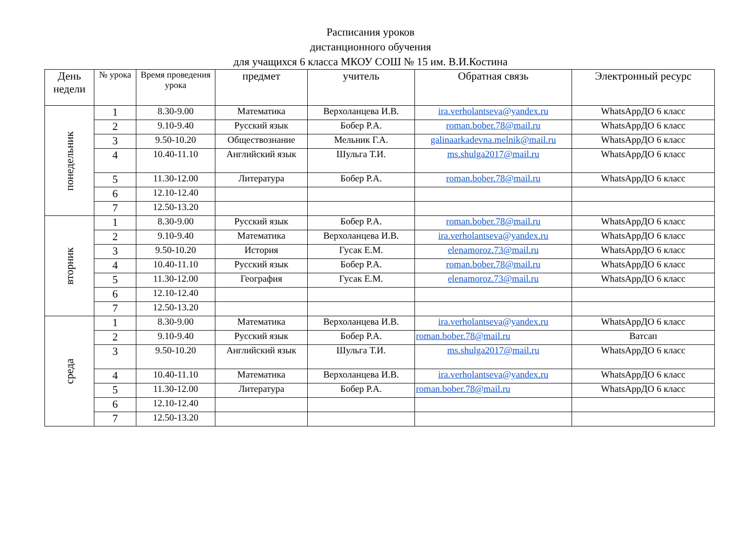Расписания уроков
дистанционного обучения
для учащихся 6 класса МКОУ СОШ № 15 им. В.И.Костина
| День недели | № урока | Время проведения урока | предмет | учитель | Обратная связь | Электронный ресурс |
| --- | --- | --- | --- | --- | --- | --- |
| понедельник | 1 | 8.30-9.00 | Математика | Верхоланцева И.В. | ira.verholantseva@yandex.ru | WhatsAppДО 6 класс |
| | 2 | 9.10-9.40 | Русский язык | Бобер Р.А. | roman.bober.78@mail.ru | WhatsAppДО 6 класс |
| | 3 | 9.50-10.20 | Обществознание | Мельник Г.А. | galinaarkadevna.melnik@mail.ru | WhatsAppДО 6 класс |
| | 4 | 10.40-11.10 | Английский язык | Шульга Т.И. | ms.shulga2017@mail.ru | WhatsAppДО 6 класс |
| | 5 | 11.30-12.00 | Литература | Бобер Р.А. | roman.bober.78@mail.ru | WhatsAppДО 6 класс |
| | 6 | 12.10-12.40 | | | | |
| | 7 | 12.50-13.20 | | | | |
| вторник | 1 | 8.30-9.00 | Русский язык | Бобер Р.А. | roman.bober.78@mail.ru | WhatsAppДО 6 класс |
| | 2 | 9.10-9.40 | Математика | Верхоланцева И.В. | ira.verholantseva@yandex.ru | WhatsAppДО 6 класс |
| | 3 | 9.50-10.20 | История | Гусак Е.М. | elenamoroz.73@mail.ru | WhatsAppДО 6 класс |
| | 4 | 10.40-11.10 | Русский язык | Бобер Р.А. | roman.bober.78@mail.ru | WhatsAppДО 6 класс |
| | 5 | 11.30-12.00 | География | Гусак Е.М. | elenamoroz.73@mail.ru | WhatsAppДО 6 класс |
| | 6 | 12.10-12.40 | | | | |
| | 7 | 12.50-13.20 | | | | |
| среда | 1 | 8.30-9.00 | Математика | Верхоланцева И.В. | ira.verholantseva@yandex.ru | WhatsAppДО 6 класс |
| | 2 | 9.10-9.40 | Русский язык | Бобер Р.А. | roman.bober.78@mail.ru | Ватсап |
| | 3 | 9.50-10.20 | Английский язык | Шульга Т.И. | ms.shulga2017@mail.ru | WhatsAppДО 6 класс |
| | 4 | 10.40-11.10 | Математика | Верхоланцева И.В. | ira.verholantseva@yandex.ru | WhatsAppДО 6 класс |
| | 5 | 11.30-12.00 | Литература | Бобер Р.А. | roman.bober.78@mail.ru | WhatsAppДО 6 класс |
| | 6 | 12.10-12.40 | | | | |
| | 7 | 12.50-13.20 | | | | |